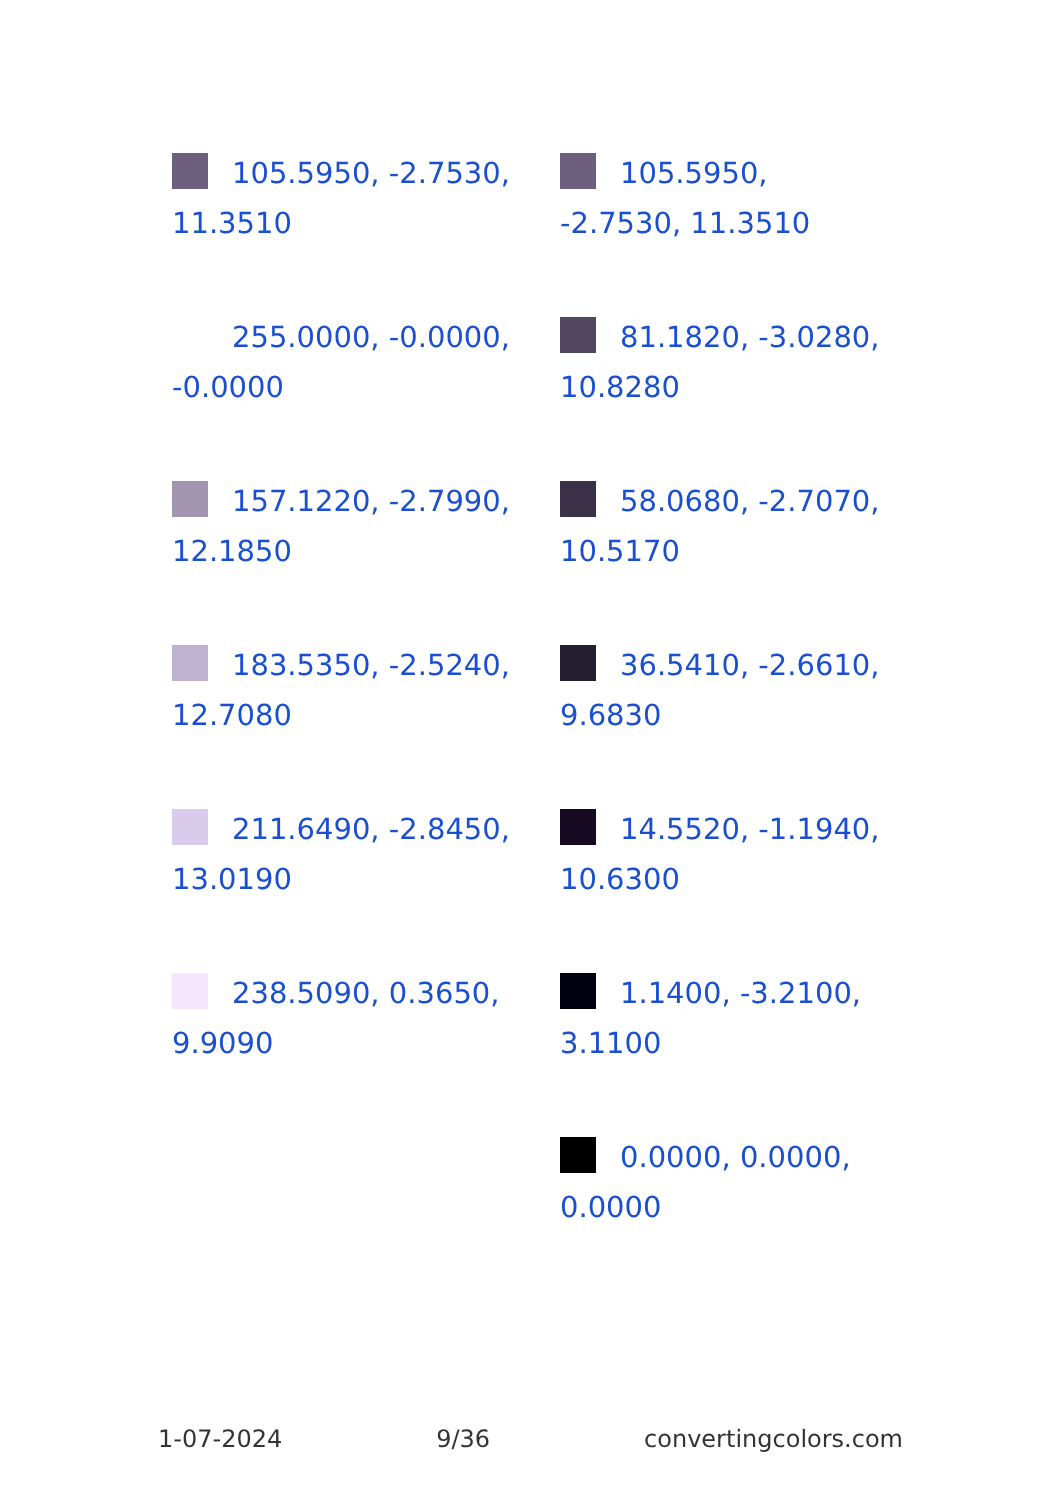105.5950, -2.7530, 11.3510
105.5950, -2.7530, 11.3510
255.0000, -0.0000, -0.0000
81.1820, -3.0280, 10.8280
157.1220, -2.7990, 12.1850
58.0680, -2.7070, 10.5170
183.5350, -2.5240, 12.7080
36.5410, -2.6610, 9.6830
211.6490, -2.8450, 13.0190
14.5520, -1.1940, 10.6300
238.5090, 0.3650, 9.9090
1.1400, -3.2100, 3.1100
0.0000, 0.0000, 0.0000
1-07-2024 9/36 convertingcolors.com